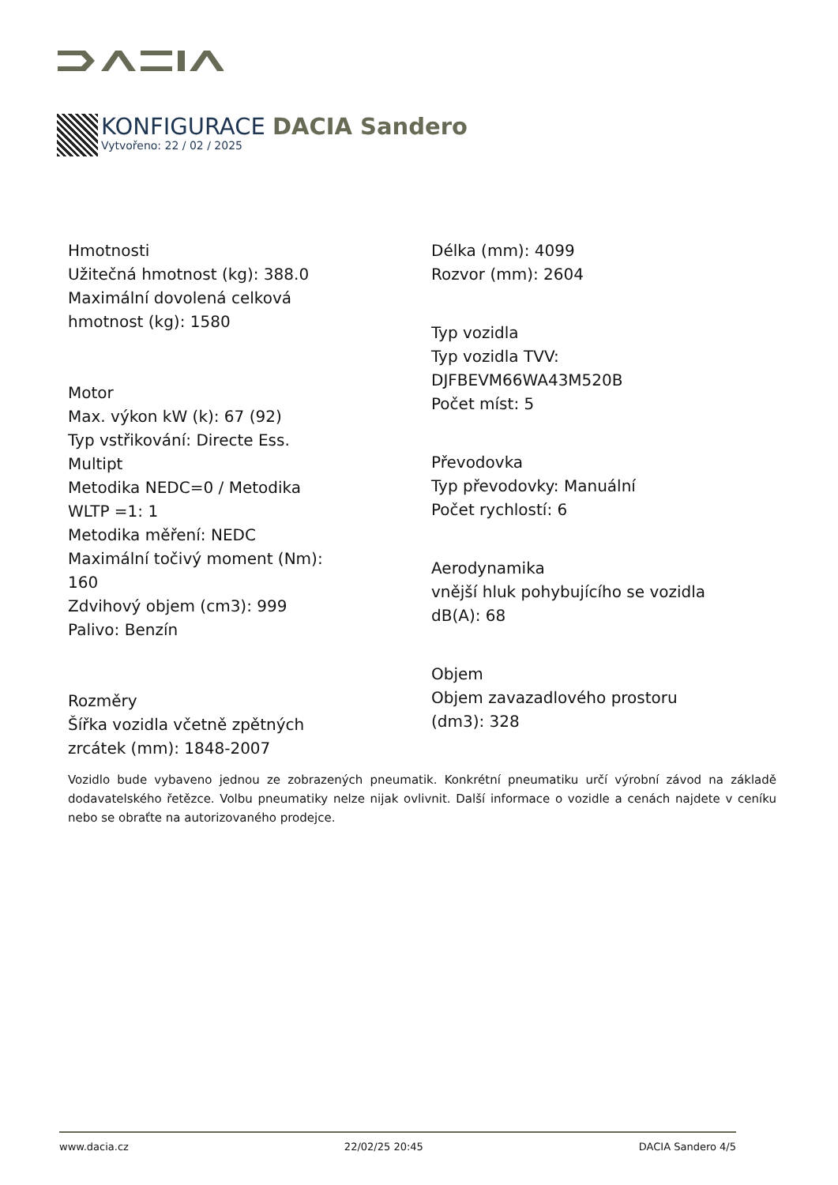KONFIGURACE DACIA Sandero
Vytvořeno: 22 / 02 / 2025
Hmotnosti
Užitečná hmotnost (kg): 388.0
Maximální dovolená celková
hmotnost (kg): 1580
Motor
Max. výkon kW (k): 67 (92)
Typ vstřikování: Directe Ess.
Multipt
Metodika NEDC=0 / Metodika
WLTP =1: 1
Metodika měření: NEDC
Maximální točivý moment (Nm):
160
Zdvihový objem (cm3): 999
Palivo: Benzín
Rozměry
Šířka vozidla včetně zpětných
zrcátek (mm): 1848-2007
Délka (mm): 4099
Rozvor (mm): 2604
Typ vozidla
Typ vozidla TVV:
DJFBEVM66WA43M520B
Počet míst: 5
Převodovka
Typ převodovky: Manuální
Počet rychlostí: 6
Aerodynamika
vnější hluk pohybujícího se vozidla
dB(A): 68
Objem
Objem zavazadlového prostoru
(dm3): 328
Vozidlo bude vybaveno jednou ze zobrazených pneumatik. Konkrétní pneumatiku určí výrobní závod na základě dodavatelského řetězce. Volbu pneumatiky nelze nijak ovlivnit. Další informace o vozidle a cenách najdete v ceníku nebo se obraťte na autorizovaného prodejce.
www.dacia.cz 22/02/25 20:45 DACIA Sandero 4/5